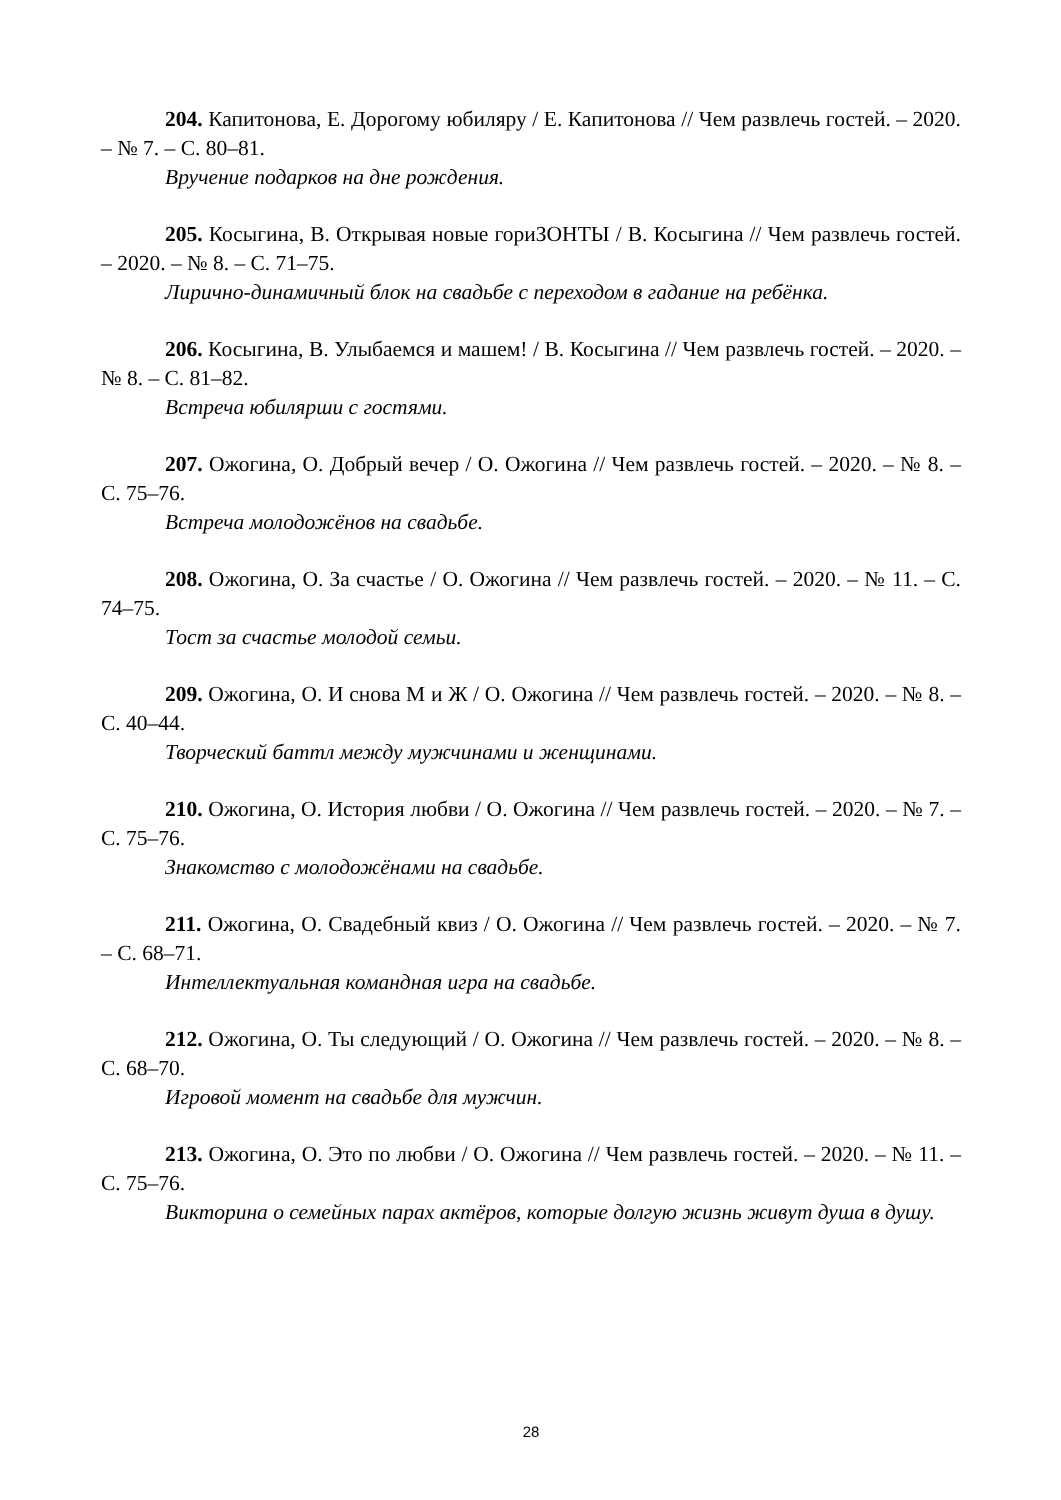204. Капитонова, Е. Дорогому юбиляру / Е. Капитонова // Чем развлечь гостей. – 2020. – № 7. – С. 80–81.
Вручение подарков на дне рождения.
205. Косыгина, В. Открывая новые гориЗОНТЫ / В. Косыгина // Чем развлечь гостей. – 2020. – № 8. – С. 71–75.
Лирично-динамичный блок на свадьбе с переходом в гадание на ребёнка.
206. Косыгина, В. Улыбаемся и машем! / В. Косыгина // Чем развлечь гостей. – 2020. – № 8. – С. 81–82.
Встреча юбилярши с гостями.
207. Ожогина, О. Добрый вечер / О. Ожогина // Чем развлечь гостей. – 2020. – № 8. – С. 75–76.
Встреча молодожёнов на свадьбе.
208. Ожогина, О. За счастье / О. Ожогина // Чем развлечь гостей. – 2020. – № 11. – С. 74–75.
Тост за счастье молодой семьи.
209. Ожогина, О. И снова М и Ж / О. Ожогина // Чем развлечь гостей. – 2020. – № 8. – С. 40–44.
Творческий баттл между мужчинами и женщинами.
210. Ожогина, О. История любви / О. Ожогина // Чем развлечь гостей. – 2020. – № 7. – С. 75–76.
Знакомство с молодожёнами на свадьбе.
211. Ожогина, О. Свадебный квиз / О. Ожогина // Чем развлечь гостей. – 2020. – № 7. – С. 68–71.
Интеллектуальная командная игра на свадьбе.
212. Ожогина, О. Ты следующий / О. Ожогина // Чем развлечь гостей. – 2020. – № 8. – С. 68–70.
Игровой момент на свадьбе для мужчин.
213. Ожогина, О. Это по любви / О. Ожогина // Чем развлечь гостей. – 2020. – № 11. – С. 75–76.
Викторина о семейных парах актёров, которые долгую жизнь живут душа в душу.
28